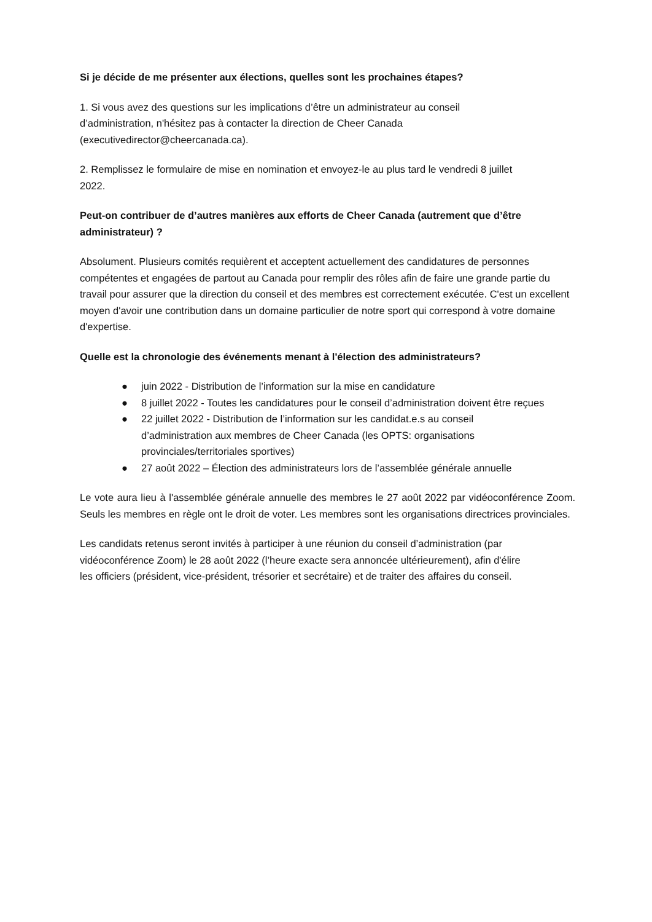Si je décide de me présenter aux élections, quelles sont les prochaines étapes?
1. Si vous avez des questions sur les implications d’être un administrateur au conseil
d’administration, n'hésitez pas à contacter la direction de Cheer Canada
(executivedirector@cheercanada.ca).
2. Remplissez le formulaire de mise en nomination et envoyez-le au plus tard le vendredi 8 juillet
2022.
Peut-on contribuer de d’autres manières aux efforts de Cheer Canada (autrement que d’être
administrateur) ?
Absolument. Plusieurs comités requièrent et acceptent actuellement des candidatures de personnes compétentes et engagées de partout au Canada pour remplir des rôles afin de faire une grande partie du travail pour assurer que la direction du conseil et des membres est correctement exécutée. C'est un excellent moyen d'avoir une contribution dans un domaine particulier de notre sport qui correspond à votre domaine d'expertise.
Quelle est la chronologie des événements menant à l'élection des administrateurs?
● juin 2022 - Distribution de l’information sur la mise en candidature
● 8 juillet 2022 - Toutes les candidatures pour le conseil d’administration doivent être reçues
● 22 juillet 2022 - Distribution de l’information sur les candidat.e.s au conseil
d’administration aux membres de Cheer Canada (les OPTS: organisations
provinciales/territoriales sportives)
● 27 août 2022 – Élection des administrateurs lors de l’assemblée générale annuelle
Le vote aura lieu à l'assemblée générale annuelle des membres le 27 août 2022 par vidéoconférence Zoom. Seuls les membres en règle ont le droit de voter. Les membres sont les organisations directrices provinciales.
Les candidats retenus seront invités à participer à une réunion du conseil d’administration (par
vidéoconférence Zoom) le 28 août 2022 (l’heure exacte sera annoncée ultérieurement), afin d'élire
les officiers (président, vice-président, trésorier et secrétaire) et de traiter des affaires du conseil.